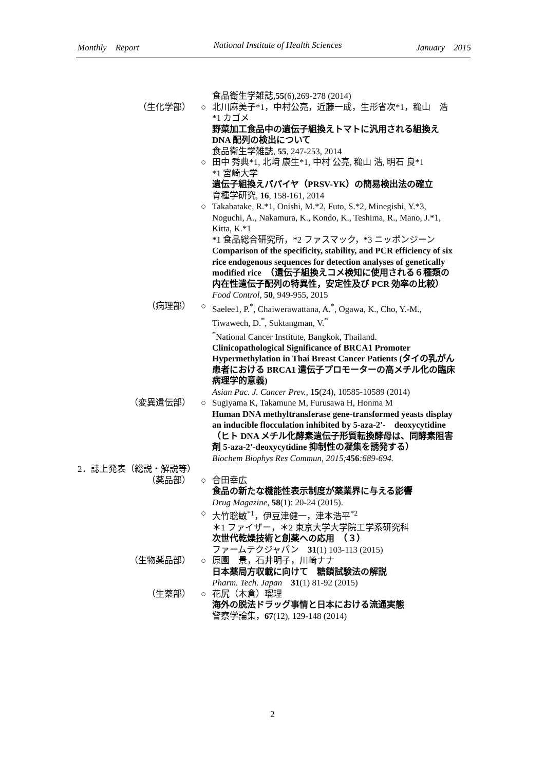Monthly　Report National Institute of Health Sciences January　2015
食品衛生学雑誌,55(6),269-278 (2014)
（生化学部） ○ 北川麻美子*1，中村公亮，近藤一成，生形省次*1，穐山　浩
*1 カゴメ
野菜加工食品中の遺伝子組換えトマトに汎用される組換え DNA 配列の検出について
食品衛生学雑誌, 55, 247-253, 2014
○ 田中 秀典*1, 北﨑 康生*1, 中村 公亮, 穐山 浩, 明石 良*1
*1 宮崎大学
遺伝子組換えパパイヤ（PRSV-YK）の簡易検出法の確立
育種学研究, 16, 158-161, 2014
○ Takabatake, R.*1, Onishi, M.*2, Futo, S.*2, Minegishi, Y.*3, Noguchi, A., Nakamura, K., Kondo, K., Teshima, R., Mano, J.*1, Kitta, K.*1
*1 食品総合研究所，*2 ファスマック，*3 ニッポンジーン
Comparison of the specificity, stability, and PCR efficiency of six rice endogenous sequences for detection analyses of genetically modified rice　（遺伝子組換えコメ検知に使用される６種類の内在性遺伝子配列の特異性，安定性及び PCR 効率の比較）
Food Control, 50, 949-955, 2015
（病理部） ○ Saelee1, P.<sup>*</sup>, Chaiwerawattana, A.<sup>*</sup>, Ogawa, K., Cho, Y.-M., Tiwawech, D.<sup>*</sup>, Suktangman, V.<sup>*</sup>
<sup>*</sup> National Cancer Institute, Bangkok, Thailand.
Clinicopathological Significance of BRCA1 Promoter Hypermethylation in Thai Breast Cancer Patients (タイの乳がん患者における BRCA1 遺伝子プロモーターの高メチル化の臨床病理学的意義)
Asian Pac. J. Cancer Prev., 15(24), 10585-10589 (2014)
（変異遺伝部） ○ Sugiyama K, Takamune M, Furusawa H, Honma M
Human DNA methyltransferase gene-transformed yeasts display an inducible flocculation inhibited by 5-aza-2'-　deoxycytidine（ヒト DNA メチル化酵素遺伝子形質転換酵母は、同酵素阻害剤 5-aza-2'-deoxycytidine 抑制性の凝集を誘発する）
Biochem Biophys Res Commun, 2015; 456:689-694.
2．誌上発表（総説・解説等）
（薬品部） ○ 合田幸広
食品の新たな機能性表示制度が薬業界に与える影響
Drug Magazine, 58(1): 20-24 (2015).
○ 大竹聡敏<sup>*1</sup>，伊豆津健一，津本浩平<sup>*2</sup>
＊1 ファイザー，＊2 東京大学大学院工学系研究科
次世代乾燥技術と創薬への応用　（３）
ファームテクジャパン　31(1) 103-113 (2015)
（生物薬品部） ○ 原園　景，石井明子，川崎ナナ
日本薬局方収載に向けて　糖鎖試験法の解説
Pharm. Tech. Japan　31(1) 81-92 (2015)
（生薬部） ○ 花尻（木倉）瑠理
海外の脱法ドラッグ事情と日本における流通実態
警察学論集，67(12), 129-148 (2014)
2